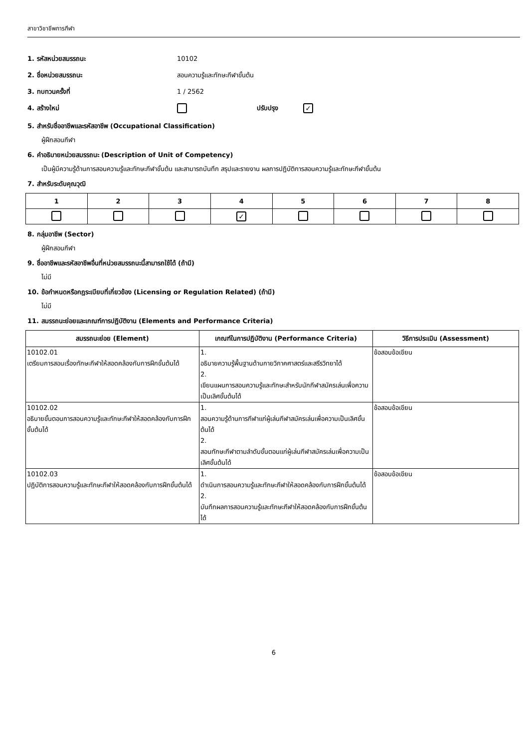สาขาวิชาชีพการกีฬา
1. รหัสหน่วยสมรรถนะ 10102
2. ชื่อหน่วยสมรรถนะ สอนความรู้และทักษะกีฬาขั้นต้น
3. ทบทวนครั้งที่ 1 / 2562
4. สร้างใหม่ ปรับปรุง ✓
5. สำหรับชื่ออาชีพและรหัสอาชีพ (Occupational Classification)
ผู้ฝึกสอนกีฬา
6. คำอธิบายหน่วยสมรรถนะ (Description of Unit of Competency)
เป็นผู้มีความรู้ด้านการสอนความรู้และทักษะกีฬาขั้นต้น และสามารถบันทึก สรุปและรายงาน ผลการปฏิบัติการสอนความรู้และทักษะกีฬาขั้นต้น
7. สำหรับระดับคุณวุฒิ
| 1 | 2 | 3 | 4 | 5 | 6 | 7 | 8 |
| --- | --- | --- | --- | --- | --- | --- | --- |
| | | | ✓ | | | | |
8. กลุ่มอาชีพ (Sector)
ผู้ฝึกสอนกีฬา
9. ชื่ออาชีพและรหัสอาชีพอื่นที่หน่วยสมรรถนะนี้สามารถใช้ได้ (ถ้ามี)
ไม่มี
10. ข้อกำหนดหรือกฎระเบียบที่เกี่ยวข้อง (Licensing or Regulation Related) (ถ้ามี)
ไม่มี
11. สมรรถนะย่อยและเกณฑ์การปฏิบัติงาน (Elements and Performance Criteria)
| สมรรถนะย่อย (Element) | เกณฑ์ในการปฏิบัติงาน (Performance Criteria) | วิธีการประเมิน (Assessment) |
| --- | --- | --- |
| 10102.01 เตรียมการสอนเรื่องทักษะกีฬาให้สอดคล้องกับการฝึกขั้นต้นได้ | 1. อธิบายความรู้พื้นฐานด้านกายวิภาคศาสตร์และสรีรวิทยาได้ 2. เขียนแผนการสอนความรู้และทักษะสำหรับนักกีฬาสมัครเล่นเพื่อความเป็นเลิศขั้นต้นได้ | ข้อสอบข้อเขียน |
| 10102.02 อธิบายขั้นตอนการสอนความรู้และทักษะกีฬาให้สอดคล้องกับการฝึกขั้นต้นได้ | 1. สอนความรู้ด้านการกีฬาแก่ผู้เล่นกีฬาสมัครเล่นเพื่อความเป็นเลิศขั้นต้นได้ 2. สอนทักษะกีฬาตามลำดับขั้นตอนแก่ผู้เล่นกีฬาสมัครเล่นเพื่อความเป็นเลิศขั้นต้นได้ | ข้อสอบข้อเขียน |
| 10102.03 ปฏิบัติการสอนความรู้และทักษะกีฬาให้สอดคล้องกับการฝึกขั้นต้นได้ | 1. ดำเนินการสอนความรู้และทักษะกีฬาให้สอดคล้องกับการฝึกขั้นต้นได้ 2. บันทึกผลการสอนความรู้และทักษะกีฬาให้สอดคล้องกับการฝึกขั้นต้นได้ | ข้อสอบข้อเขียน |
6